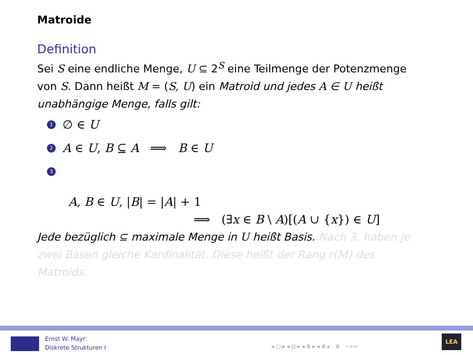Matroide
Definition
Sei S eine endliche Menge, U ⊆ 2<sup>S</sup> eine Teilmenge der Potenzmenge von S. Dann heißt M = (S, U) ein Matroid und jedes A ∈ U heißt unabhängige Menge, falls gilt:
1 ∅ ∈ U
2 A ∈ U, B ⊆ A ⟹ B ∈ U
3
A, B ∈ U, |B| = |A| + 1
⟹ (∃x ∈ B \ A)[(A ∪ {x}) ∈ U]
Jede bezüglich ⊆ maximale Menge in U heißt Basis. Nach 3. haben je zwei Basen gleiche Kardinalität. Diese heißt der Rang r(M) des Matroids.
Ernst W. Mayr:
Diskrete Strukturen I
◂ □ ▸ ◂ ⊡ ▸ ◂ ≣ ▸ ◂ ≣ ▸ ≣ ∽∝∾
LEA